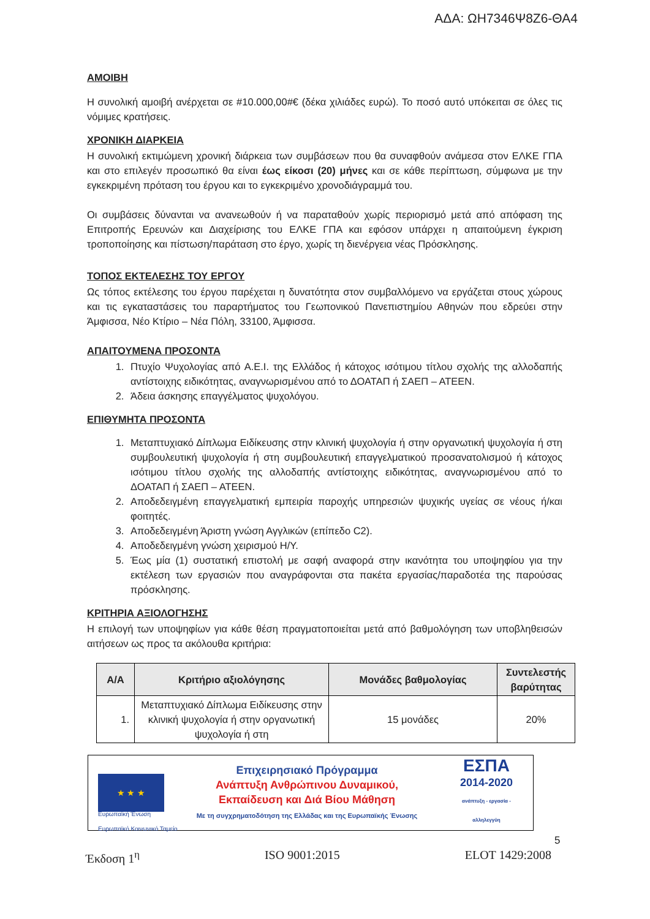ΑΔΑ: ΩΗ7346Ψ8Ζ6-ΘΑ4
ΑΜΟΙΒΗ
Η συνολική αμοιβή ανέρχεται σε #10.000,00#€ (δέκα χιλιάδες ευρώ). Το ποσό αυτό υπόκειται σε όλες τις νόμιμες κρατήσεις.
ΧΡΟΝΙΚΗ ΔΙΑΡΚΕΙΑ
Η συνολική εκτιμώμενη χρονική διάρκεια των συμβάσεων που θα συναφθούν ανάμεσα στον ΕΛΚΕ ΓΠΑ και στο επιλεγέν προσωπικό θα είναι έως είκοσι (20) μήνες και σε κάθε περίπτωση, σύμφωνα με την εγκεκριμένη πρόταση του έργου και το εγκεκριμένο χρονοδιάγραμμά του.
Οι συμβάσεις δύνανται να ανανεωθούν ή να παραταθούν χωρίς περιορισμό μετά από απόφαση της Επιτροπής Ερευνών και Διαχείρισης του ΕΛΚΕ ΓΠΑ και εφόσον υπάρχει η απαιτούμενη έγκριση τροποποίησης και πίστωση/παράταση στο έργο, χωρίς τη διενέργεια νέας Πρόσκλησης.
ΤΟΠΟΣ ΕΚΤΕΛΕΣΗΣ ΤΟΥ ΕΡΓΟΥ
Ως τόπος εκτέλεσης του έργου παρέχεται η δυνατότητα στον συμβαλλόμενο να εργάζεται στους χώρους και τις εγκαταστάσεις του παραρτήματος του Γεωπονικού Πανεπιστημίου Αθηνών που εδρεύει στην Άμφισσα, Νέο Κτίριο – Νέα Πόλη, 33100, Άμφισσα.
ΑΠΑΙΤΟΥΜΕΝΑ ΠΡΟΣΟΝΤΑ
1. Πτυχίο Ψυχολογίας από Α.Ε.Ι. της Ελλάδος ή κάτοχος ισότιμου τίτλου σχολής της αλλοδαπής αντίστοιχης ειδικότητας, αναγνωρισμένου από το ΔΟΑΤΑΠ ή ΣΑΕΠ – ΑΤΕΕΝ.
2. Άδεια άσκησης επαγγέλματος ψυχολόγου.
ΕΠΙΘΥΜΗΤΑ ΠΡΟΣΟΝΤΑ
1. Μεταπτυχιακό Δίπλωμα Ειδίκευσης στην κλινική ψυχολογία ή στην οργανωτική ψυχολογία ή στη συμβουλευτική ψυχολογία ή στη συμβουλευτική επαγγελματικού προσανατολισμού ή κάτοχος ισότιμου τίτλου σχολής της αλλοδαπής αντίστοιχης ειδικότητας, αναγνωρισμένου από το ΔΟΑΤΑΠ ή ΣΑΕΠ – ΑΤΕΕΝ.
2. Αποδεδειγμένη επαγγελματική εμπειρία παροχής υπηρεσιών ψυχικής υγείας σε νέους ή/και φοιτητές.
3. Αποδεδειγμένη Άριστη γνώση Αγγλικών (επίπεδο C2).
4. Αποδεδειγμένη γνώση χειρισμού Η/Υ.
5. Έως μία (1) συστατική επιστολή με σαφή αναφορά στην ικανότητα του υποψηφίου για την εκτέλεση των εργασιών που αναγράφονται στα πακέτα εργασίας/παραδοτέα της παρούσας πρόσκλησης.
ΚΡΙΤΗΡΙΑ ΑΞΙΟΛΟΓΗΣΗΣ
Η επιλογή των υποψηφίων για κάθε θέση πραγματοποιείται μετά από βαθμολόγηση των υποβληθεισών αιτήσεων ως προς τα ακόλουθα κριτήρια:
| Α/Α | Κριτήριο αξιολόγησης | Μονάδες βαθμολογίας | Συντελεστής βαρύτητας |
| --- | --- | --- | --- |
| 1. | Μεταπτυχιακό Δίπλωμα Ειδίκευσης στην κλινική ψυχολογία ή στην οργανωτική ψυχολογία ή στη | 15 μονάδες | 20% |
★ ★ ★
Ευρωπαϊκή Ένωση
Ευρωπαϊκό Κοινωνικό Ταμείο
Επιχειρησιακό Πρόγραμμα
Ανάπτυξη Ανθρώπινου Δυναμικού,
Εκπαίδευση και Διά Βίου Μάθηση
Με τη συγχρηματοδότηση της Ελλάδας και της Ευρωπαϊκής Ένωσης
ΕΣΠΑ
2014-2020
ανάπτυξη - εργασία - αλληλεγγύη
5
Έκδοση 1<sup>η</sup> ISO 9001:2015 ELOT 1429:2008